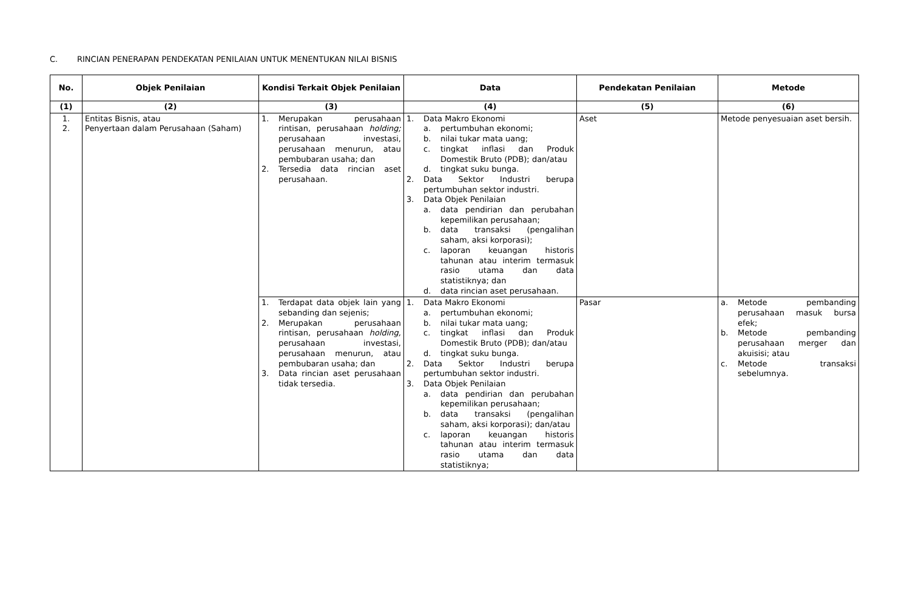C. RINCIAN PENERAPAN PENDEKATAN PENILAIAN UNTUK MENENTUKAN NILAI BISNIS
| No. | Objek Penilaian | Kondisi Terkait Objek Penilaian | Data | Pendekatan Penilaian | Metode |
| --- | --- | --- | --- | --- | --- |
| (1) | (2) | (3) | (4) | (5) | (6) |
| 1. 2. | Entitas Bisnis, atau Penyertaan dalam Perusahaan (Saham) | 1. Merupakan perusahaan rintisan, perusahaan holding; perusahaan investasi, perusahaan menurun, atau pembubaran usaha; dan 2. Tersedia data rincian aset perusahaan. | 1. Data Makro Ekonomi a. pertumbuhan ekonomi; b. nilai tukar mata uang; c. tingkat inflasi dan Produk Domestik Bruto (PDB); dan/atau d. tingkat suku bunga. 2. Data Sektor Industri berupa pertumbuhan sektor industri. 3. Data Objek Penilaian a. data pendirian dan perubahan kepemilikan perusahaan; b. data transaksi (pengalihan saham, aksi korporasi); c. laporan keuangan historis tahunan atau interim termasuk rasio utama dan data statistiknya; dan d. data rincian aset perusahaan. | Aset | Metode penyesuaian aset bersih. |
| | | 1. Terdapat data objek lain yang sebanding dan sejenis; 2. Merupakan perusahaan rintisan, perusahaan holding, perusahaan investasi, perusahaan menurun, atau pembubaran usaha; dan 3. Data rincian aset perusahaan tidak tersedia. | 1. Data Makro Ekonomi a. pertumbuhan ekonomi; b. nilai tukar mata uang; c. tingkat inflasi dan Produk Domestik Bruto (PDB); dan/atau d. tingkat suku bunga. 2. Data Sektor Industri berupa pertumbuhan sektor industri. 3. Data Objek Penilaian a. data pendirian dan perubahan kepemilikan perusahaan; b. data transaksi (pengalihan saham, aksi korporasi); dan/atau c. laporan keuangan historis tahunan atau interim termasuk rasio utama dan data statistiknya; | Pasar | a. Metode pembanding perusahaan masuk bursa efek; b. Metode pembanding perusahaan merger dan akuisisi; atau c. Metode transaksi sebelumnya. |